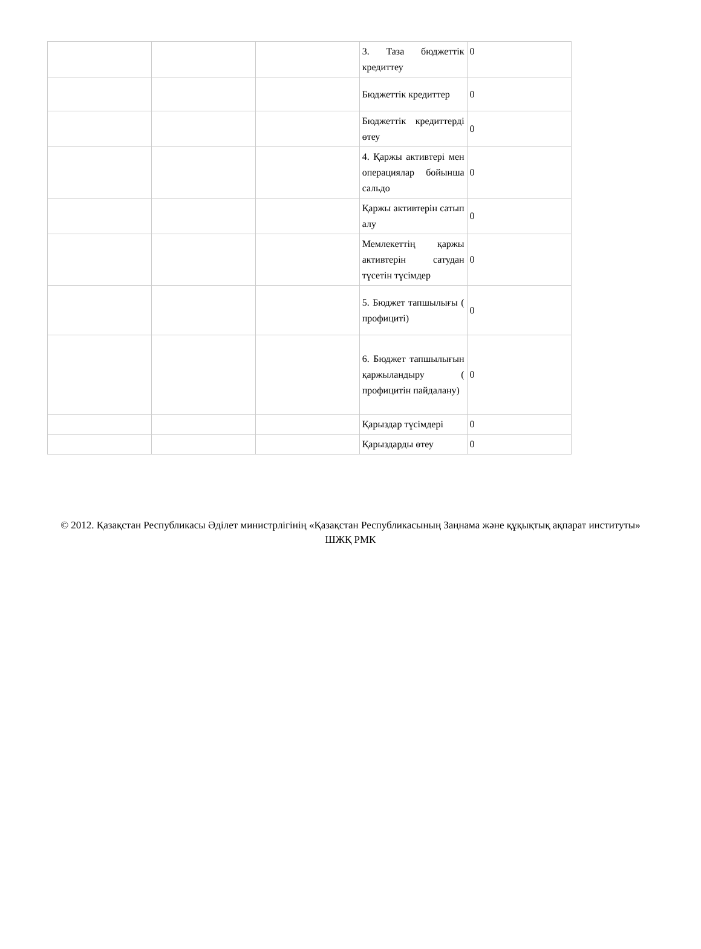| | | | 3. Таза бюджеттік кредиттеу | 0 |
| | | | Бюджеттік кредиттер | 0 |
| | | | Бюджеттік кредиттерді өтеу | 0 |
| | | | 4. Қаржы активтері мен операциялар бойынша сальдо | 0 |
| | | | Қаржы активтерін сатып алу | 0 |
| | | | Мемлекеттің қаржы активтерін сатудан түсетін түсімдер | 0 |
| | | | 5. Бюджет тапшылығы ( профициті) | 0 |
| | | | 6. Бюджет тапшылығын қаржыландыру ( профицитін пайдалану) | 0 |
| | | | Қарыздар түсімдері | 0 |
| | | | Қарыздарды өтеу | 0 |
© 2012. Қазақстан Республикасы Әділет министрлігінің «Қазақстан Республикасының Заңнама және құқықтық ақпарат институты» ШЖҚ РМК